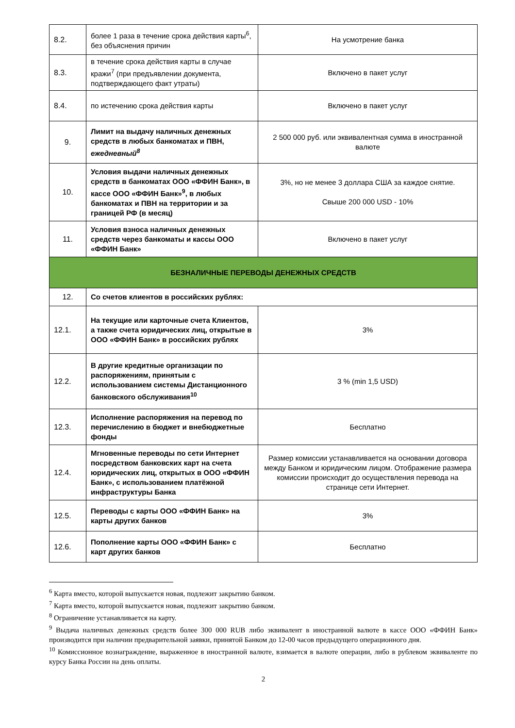| 8.2. | более 1 раза в течение срока действия карты<sup>6</sup>, без объяснения причин | На усмотрение банка |
| 8.3. | в течение срока действия карты в случае кражи<sup>7</sup> (при предъявлении документа, подтверждающего факт утраты) | Включено в пакет услуг |
| 8.4. | по истечению срока действия карты | Включено в пакет услуг |
| 9. | Лимит на выдачу наличных денежных средств в любых банкоматах и ПВН, ежедневный<sup>8</sup> | 2 500 000 руб. или эквивалентная сумма в иностранной валюте |
| 10. | Условия выдачи наличных денежных средств в банкоматах ООО «ФФИН Банк», в кассе ООО «ФФИН Банк»<sup>9</sup>, в любых банкоматах и ПВН на территории и за границей РФ (в месяц) | 3%, но не менее 3 доллара США за каждое снятие. Свыше 200 000 USD - 10% |
| 11. | Условия взноса наличных денежных средств через банкоматы и кассы ООО «ФФИН Банк» | Включено в пакет услуг |
| БЕЗНАЛИЧНЫЕ ПЕРЕВОДЫ ДЕНЕЖНЫХ СРЕДСТВ | | |
| 12. | Со счетов клиентов в российских рублях: | |
| 12.1. | На текущие или карточные счета Клиентов, а также счета юридических лиц, открытые в ООО «ФФИН Банк» в российских рублях | 3% |
| 12.2. | В другие кредитные организации по распоряжениям, принятым с использованием системы Дистанционного банковского обслуживания<sup>10</sup> | 3 % (min 1,5 USD) |
| 12.3. | Исполнение распоряжения на перевод по перечислению в бюджет и внебюджетные фонды | Бесплатно |
| 12.4. | Мгновенные переводы по сети Интернет посредством банковских карт на счета юридических лиц, открытых в ООО «ФФИН Банк», с использованием платёжной инфраструктуры Банка | Размер комиссии устанавливается на основании договора между Банком и юридическим лицом. Отображение размера комиссии происходит до осуществления перевода на странице сети Интернет. |
| 12.5. | Переводы с карты ООО «ФФИН Банк» на карты других банков | 3% |
| 12.6. | Пополнение карты ООО «ФФИН Банк» с карт других банков | Бесплатно |
<sup>6</sup> Карта вместо, которой выпускается новая, подлежит закрытию банком.
<sup>7</sup> Карта вместо, которой выпускается новая, подлежит закрытию банком.
<sup>8</sup> Ограничение устанавливается на карту.
<sup>9</sup> Выдача наличных денежных средств более 300 000 RUB либо эквивалент в иностранной валюте в кассе ООО «ФФИН Банк» производится при наличии предварительной заявки, принятой Банком до 12-00 часов предыдущего операционного дня.
<sup>10</sup> Комиссионное вознаграждение, выраженное в иностранной валюте, взимается в валюте операции, либо в рублевом эквиваленте по курсу Банка России на день оплаты.
2